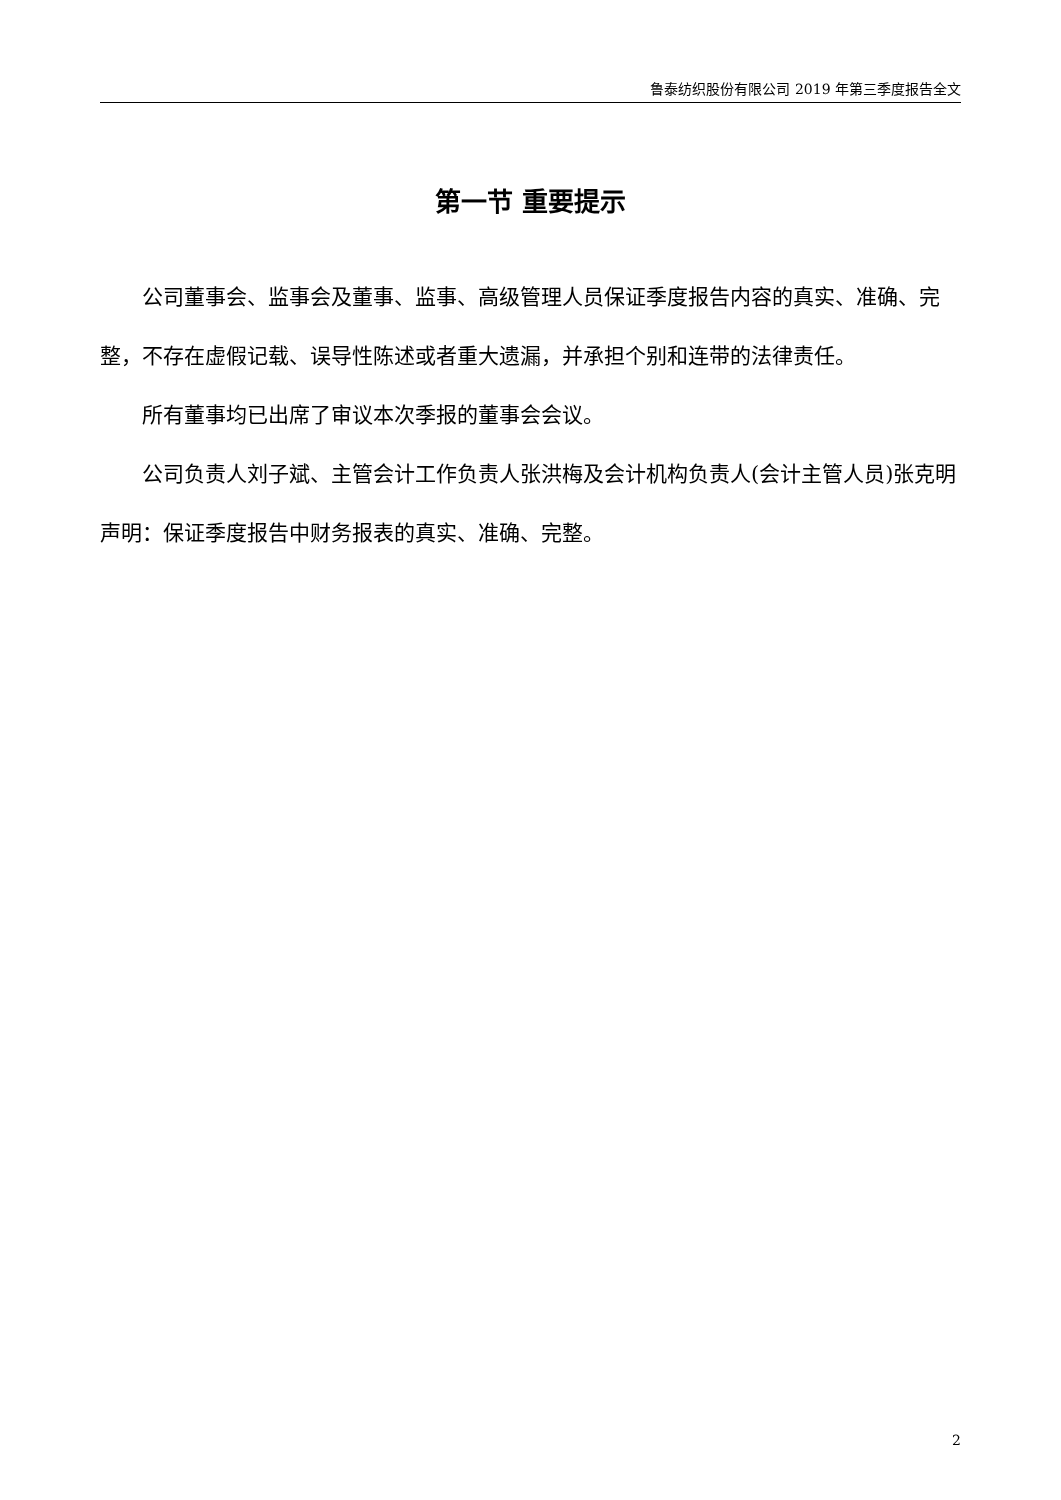鲁泰纺织股份有限公司 2019 年第三季度报告全文
第一节 重要提示
公司董事会、监事会及董事、监事、高级管理人员保证季度报告内容的真实、准确、完整，不存在虚假记载、误导性陈述或者重大遗漏，并承担个别和连带的法律责任。
所有董事均已出席了审议本次季报的董事会会议。
公司负责人刘子斌、主管会计工作负责人张洪梅及会计机构负责人(会计主管人员)张克明声明：保证季度报告中财务报表的真实、准确、完整。
2